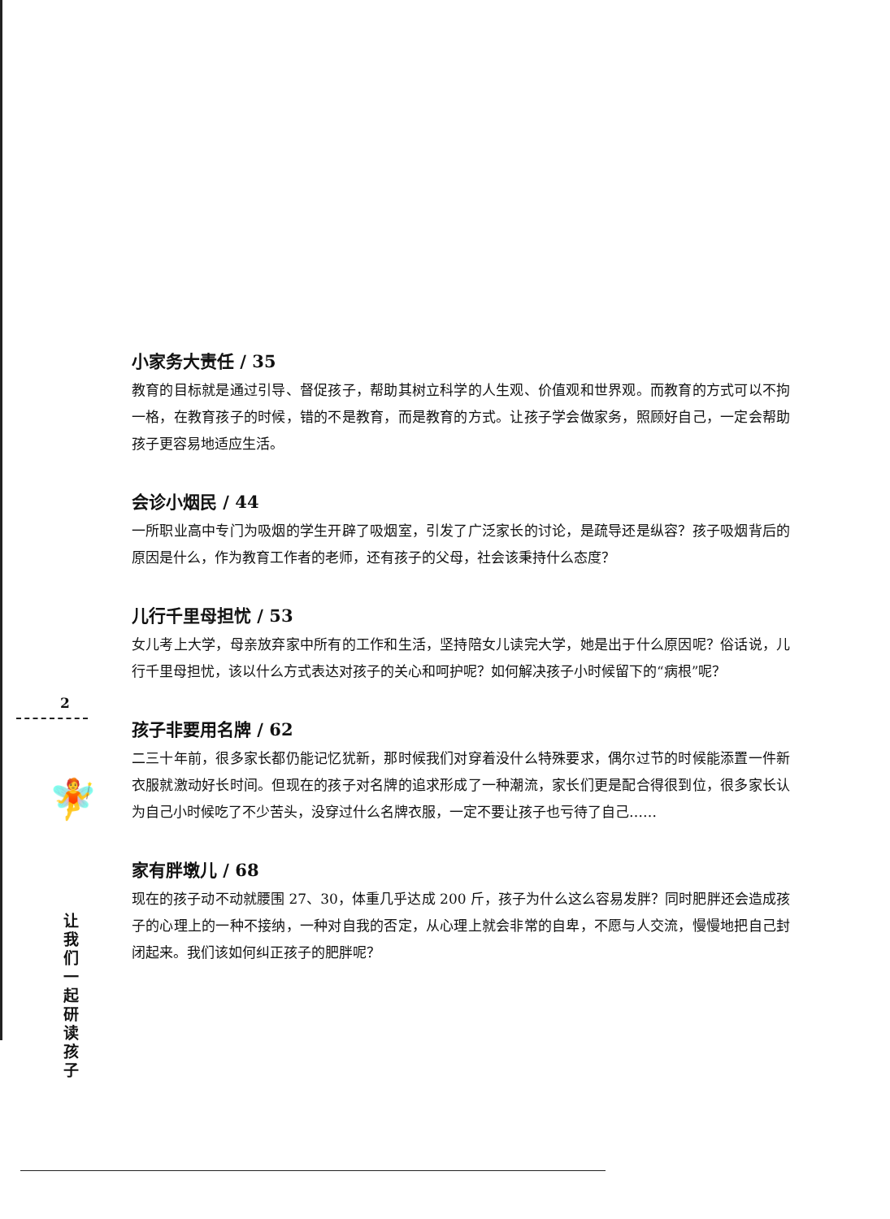2
🧚
让我们一起研读孩子
小家务大责任 / 35
教育的目标就是通过引导、督促孩子，帮助其树立科学的人生观、价值观和世界观。而教育的方式可以不拘一格，在教育孩子的时候，错的不是教育，而是教育的方式。让孩子学会做家务，照顾好自己，一定会帮助孩子更容易地适应生活。
会诊小烟民 / 44
一所职业高中专门为吸烟的学生开辟了吸烟室，引发了广泛家长的讨论，是疏导还是纵容？孩子吸烟背后的原因是什么，作为教育工作者的老师，还有孩子的父母，社会该秉持什么态度？
儿行千里母担忧 / 53
女儿考上大学，母亲放弃家中所有的工作和生活，坚持陪女儿读完大学，她是出于什么原因呢？俗话说，儿行千里母担忧，该以什么方式表达对孩子的关心和呵护呢？如何解决孩子小时候留下的“病根”呢？
孩子非要用名牌 / 62
二三十年前，很多家长都仍能记忆犹新，那时候我们对穿着没什么特殊要求，偶尔过节的时候能添置一件新衣服就激动好长时间。但现在的孩子对名牌的追求形成了一种潮流，家长们更是配合得很到位，很多家长认为自己小时候吃了不少苦头，没穿过什么名牌衣服，一定不要让孩子也亏待了自己……
家有胖墩儿 / 68
现在的孩子动不动就腰围 27、30，体重几乎达成 200 斤，孩子为什么这么容易发胖？同时肥胖还会造成孩子的心理上的一种不接纳，一种对自我的否定，从心理上就会非常的自卑，不愿与人交流，慢慢地把自己封闭起来。我们该如何纠正孩子的肥胖呢？